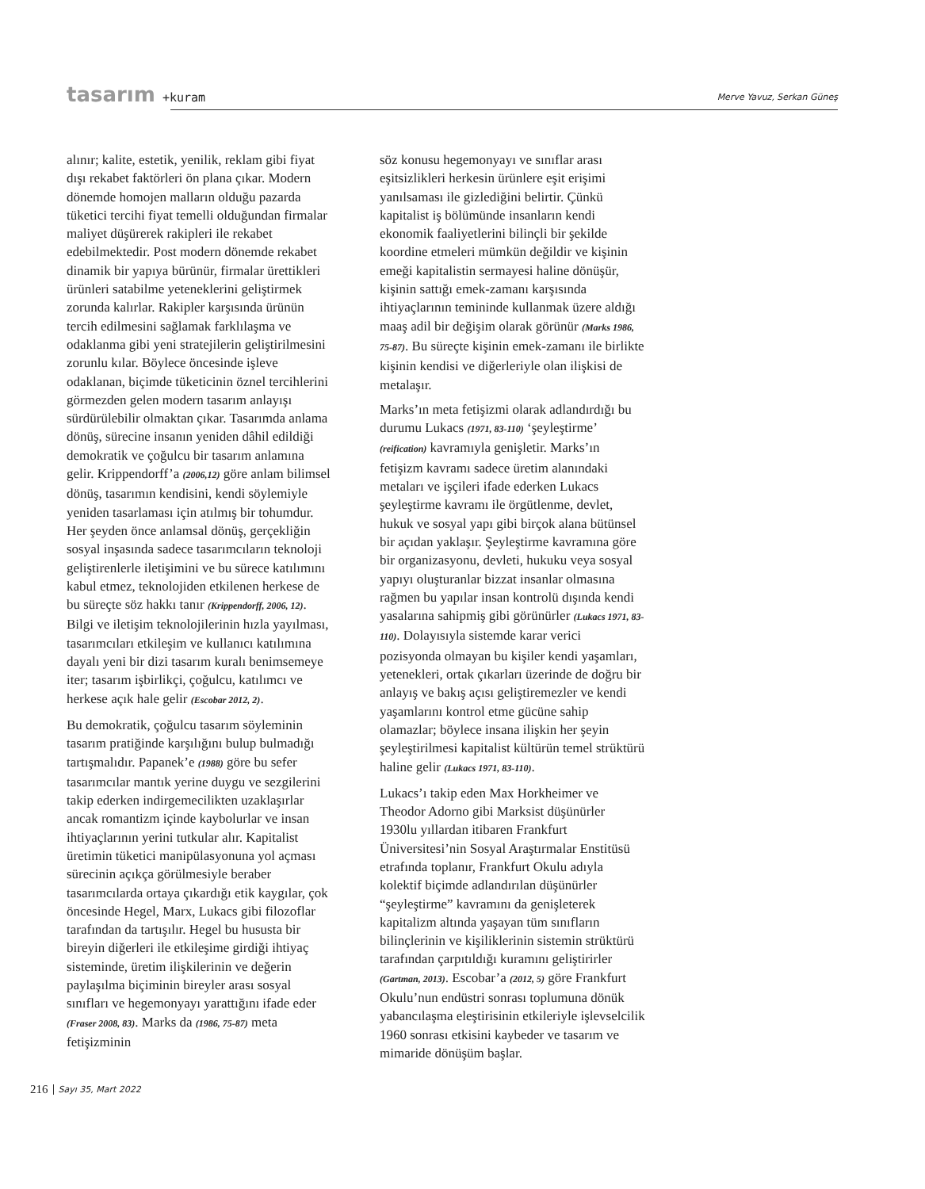tasarım +kuram Merve Yavuz, Serkan Güneş
alınır; kalite, estetik, yenilik, reklam gibi fiyat dışı rekabet faktörleri ön plana çıkar. Modern dönemde homojen malların olduğu pazarda tüketici tercihi fiyat temelli olduğundan firmalar maliyet düşürerek rakipleri ile rekabet edebilmektedir. Post modern dönemde rekabet dinamik bir yapıya bürünür, firmalar ürettikleri ürünleri satabilme yeteneklerini geliştirmek zorunda kalırlar. Rakipler karşısında ürünün tercih edilmesini sağlamak farklılaşma ve odaklanma gibi yeni stratejilerin geliştirilmesini zorunlu kılar. Böylece öncesinde işleve odaklanan, biçimde tüketicinin öznel tercihlerini görmezden gelen modern tasarım anlayışı sürdürülebilir olmaktan çıkar. Tasarımda anlama dönüş, sürecine insanın yeniden dâhil edildiği demokratik ve çoğulcu bir tasarım anlamına gelir. Krippendorff’a (2006,12) göre anlam bilimsel dönüş, tasarımın kendisini, kendi söylemiyle yeniden tasarlaması için atılmış bir tohumdur. Her şeyden önce anlamsal dönüş, gerçekliğin sosyal inşasında sadece tasarımcıların teknoloji geliştirenlerle iletişimini ve bu sürece katılımını kabul etmez, teknolojiden etkilenen herkese de bu süreçte söz hakkı tanır (Krippendorff, 2006, 12). Bilgi ve iletişim teknolojilerinin hızla yayılması, tasarımcıları etkileşim ve kullanıcı katılımına dayalı yeni bir dizi tasarım kuralı benimsemeye iter; tasarım işbirlikçi, çoğulcu, katılımcı ve herkese açık hale gelir (Escobar 2012, 2).
Bu demokratik, çoğulcu tasarım söyleminin tasarım pratiğinde karşılığını bulup bulmadığı tartışmalıdır. Papanek’e (1988) göre bu sefer tasarımcılar mantık yerine duygu ve sezgilerini takip ederken indirgemecilikten uzaklaşırlar ancak romantizm içinde kaybolurlar ve insan ihtiyaçlarının yerini tutkular alır. Kapitalist üretimin tüketici manipülasyonuna yol açması sürecinin açıkça görülmesiyle beraber tasarımcılarda ortaya çıkardığı etik kaygılar, çok öncesinde Hegel, Marx, Lukacs gibi filozoflar tarafından da tartışılır. Hegel bu hususta bir bireyin diğerleri ile etkileşime girdiği ihtiyaç sisteminde, üretim ilişkilerinin ve değerin paylaşılma biçiminin bireyler arası sosyal sınıfları ve hegemonyayı yarattığını ifade eder (Fraser 2008, 83). Marks da (1986, 75-87) meta fetişizminin
söz konusu hegemonyayı ve sınıflar arası eşitsizlikleri herkesin ürünlere eşit erişimi yanılsaması ile gizlediğini belirtir. Çünkü kapitalist iş bölümünde insanların kendi ekonomik faaliyetlerini bilinçli bir şekilde koordine etmeleri mümkün değildir ve kişinin emeği kapitalistin sermayesi haline dönüşür, kişinin sattığı emek-zamanı karşısında ihtiyaçlarının temininde kullanmak üzere aldığı maaş adil bir değişim olarak görünür (Marks 1986, 75-87). Bu süreçte kişinin emek-zamanı ile birlikte kişinin kendisi ve diğerleriyle olan ilişkisi de metalaşır.
Marks’ın meta fetişizmi olarak adlandırdığı bu durumu Lukacs (1971, 83-110) ‘şeyleştirme’ (reification) kavramıyla genişletir. Marks’ın fetişizm kavramı sadece üretim alanındaki metaları ve işçileri ifade ederken Lukacs şeyleştirme kavramı ile örgütlenme, devlet, hukuk ve sosyal yapı gibi birçok alana bütünsel bir açıdan yaklaşır. Şeyleştirme kavramına göre bir organizasyonu, devleti, hukuku veya sosyal yapıyı oluşturanlar bizzat insanlar olmasına rağmen bu yapılar insan kontrolü dışında kendi yasalarına sahipmiş gibi görünürler (Lukacs 1971, 83-110). Dolayısıyla sistemde karar verici pozisyonda olmayan bu kişiler kendi yaşamları, yetenekleri, ortak çıkarları üzerinde de doğru bir anlayış ve bakış açısı geliştiremezler ve kendi yaşamlarını kontrol etme gücüne sahip olamazlar; böylece insana ilişkin her şeyin şeyleştirilmesi kapitalist kültürün temel strüktürü haline gelir (Lukacs 1971, 83-110).
Lukacs’ı takip eden Max Horkheimer ve Theodor Adorno gibi Marksist düşünürler 1930lu yıllardan itibaren Frankfurt Üniversitesi’nin Sosyal Araştırmalar Enstitüsü etrafında toplanır, Frankfurt Okulu adıyla kolektif biçimde adlandırılan düşünürler “şeyleştirme” kavramını da genişleterek kapitalizm altında yaşayan tüm sınıfların bilinçlerinin ve kişiliklerinin sistemin strüktürü tarafından çarpıtıldığı kuramını geliştirirler (Gartman, 2013). Escobar’a (2012, 5) göre Frankfurt Okulu’nun endüstri sonrası toplumuna dönük yabancılaşma eleştirisinin etkileriyle işlevselcilik 1960 sonrası etkisini kaybeder ve tasarım ve mimaride dönüşüm başlar.
216 Sayı 35, Mart 2022